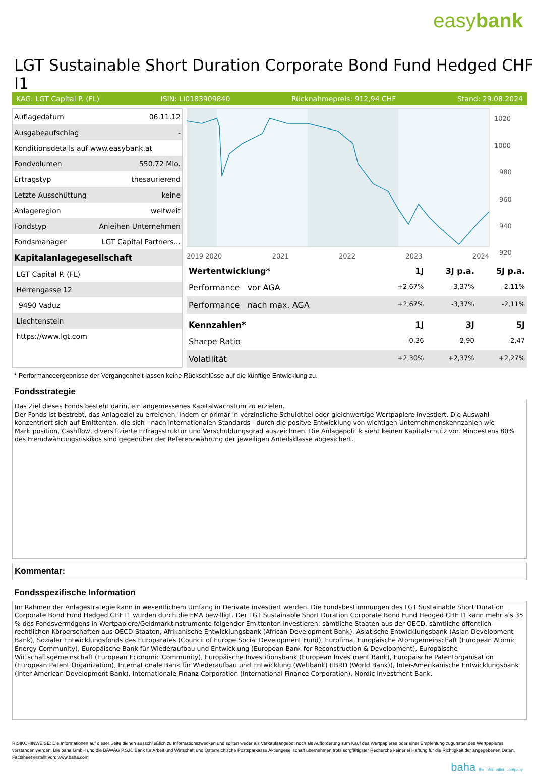easybank
LGT Sustainable Short Duration Corporate Bond Fund Hedged CHF I1
KAG: LGT Capital P. (FL) ISIN: LI0183909840 Rücknahmepreis: 912,94 CHF Stand: 29.08.2024
| Auflagedatum | 06.11.12 |
| Ausgabeaufschlag | - |
| Konditionsdetails auf www.easybank.at | |
| Fondvolumen | 550.72 Mio. |
| Ertragstyp | thesaurierend |
| Letzte Ausschüttung | keine |
| Anlageregion | weltweit |
| Fondstyp | Anleihen Unternehmen |
| Fondsmanager | LGT Capital Partners... |
| Kapitalanlagegesellschaft | |
| LGT Capital P. (FL) | |
| Herrengasse 12 | |
| 9490 Vaduz | |
| Liechtenstein | |
| https://www.lgt.com | |
1020
1000
980
960
940
920
2019 2020 2021 2022 2023 2024
| Wertentwicklung* | 1J | 3J p.a. | 5J p.a. |
| --- | --- | --- | --- |
| Performance vor AGA | +2,67% | -3,37% | -2,11% |
| Performance nach max. AGA | +2,67% | -3,37% | -2,11% |
| Kennzahlen* | 1J | 3J | 5J |
| Sharpe Ratio | -0,36 | -2,90 | -2,47 |
| Volatilität | +2,30% | +2,37% | +2,27% |
* Performanceergebnisse der Vergangenheit lassen keine Rückschlüsse auf die künftige Entwicklung zu.
Fondsstrategie
Das Ziel dieses Fonds besteht darin, ein angemessenes Kapitalwachstum zu erzielen.
Der Fonds ist bestrebt, das Anlageziel zu erreichen, indem er primär in verzinsliche Schuldtitel oder gleichwertige Wertpapiere investiert. Die Auswahl konzentriert sich auf Emittenten, die sich - nach internationalen Standards - durch die positve Entwicklung von wichtigen Unternehmenskennzahlen wie Marktposition, Cashflow, diversifizierte Ertragsstruktur und Verschuldungsgrad auszeichnen. Die Anlagepolitik sieht keinen Kapitalschutz vor. Mindestens 80% des Fremdwährungsriskikos sind gegenüber der Referenzwährung der jeweiligen Anteilsklasse abgesichert.
Kommentar:
Fondsspezifische Information
Im Rahmen der Anlagestrategie kann in wesentlichem Umfang in Derivate investiert werden. Die Fondsbestimmungen des LGT Sustainable Short Duration Corporate Bond Fund Hedged CHF I1 wurden durch die FMA bewilligt. Der LGT Sustainable Short Duration Corporate Bond Fund Hedged CHF I1 kann mehr als 35 % des Fondsvermögens in Wertpapiere/Geldmarktinstrumente folgender Emittenten investieren: sämtliche Staaten aus der OECD, sämtliche öffentlich-rechtlichen Körperschaften aus OECD-Staaten, Afrikanische Entwicklungsbank (African Development Bank), Asiatische Entwicklungsbank (Asian Development Bank), Sozialer Entwicklungsfonds des Europarates (Council of Europe Social Development Fund), Eurofima, Europäische Atomgemeinschaft (European Atomic Energy Community), Europäische Bank für Wiederaufbau und Entwicklung (European Bank for Reconstruction & Development), Europäische Wirtschaftsgemeinschaft (European Economic Community), Europäische Investitionsbank (European Investment Bank), Europäische Patentorganisation (European Patent Organization), Internationale Bank für Wiederaufbau und Entwicklung (Weltbank) (IBRD (World Bank)), Inter-Amerikanische Entwicklungsbank (Inter-American Development Bank), Internationale Finanz-Corporation (International Finance Corporation), Nordic Investment Bank.
RISIKOHINWEISE: Die Informationen auf dieser Seite dienen ausschließlich zu Informationszwecken und sollten weder als Verkaufsangebot noch als Aufforderung zum Kauf des Wertpapieres oder einer Empfehlung zugunsten des Wertpapieres verstanden werden. Die baha GmbH und die BAWAG P.S.K. Bank für Arbeit und Wirtschaft und Österreichische Postsparkasse Aktiengesellschaft übernehmen trotz sorgfältigster Recherche keinerlei Haftung für die Richtigkeit der angegebenen Daten.
Factsheet erstellt von: www.baha.com
baha the information company